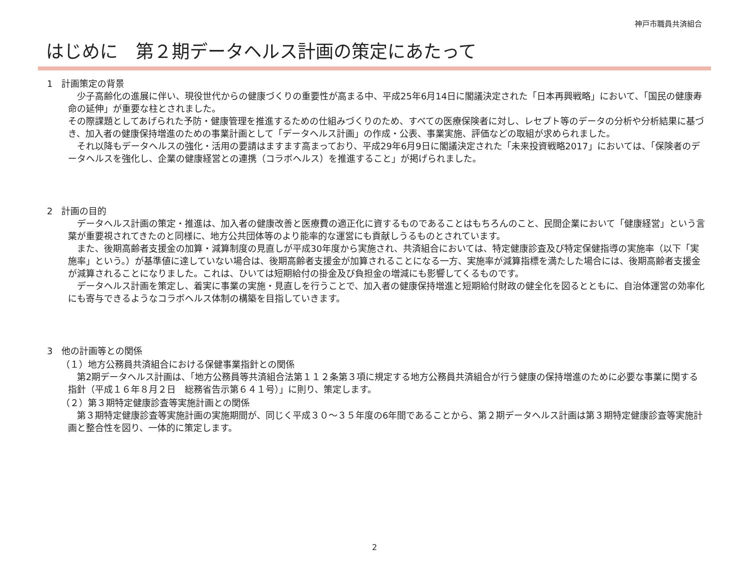神戸市職員共済組合
はじめに　第２期データヘルス計画の策定にあたって
1　計画策定の背景
　少子高齢化の進展に伴い、現役世代からの健康づくりの重要性が高まる中、平成25年6月14日に閣議決定された「日本再興戦略」において、「国民の健康寿命の延伸」が重要な柱とされました。
その際課題としてあげられた予防・健康管理を推進するための仕組みづくりのため、すべての医療保険者に対し、レセプト等のデータの分析や分析結果に基づき、加入者の健康保持増進のための事業計画として「データヘルス計画」の作成・公表、事業実施、評価などの取組が求められました。
　それ以降もデータヘルスの強化・活用の要請はますます高まっており、平成29年6月9日に閣議決定された「未来投資戦略2017」においては、「保険者のデータヘルスを強化し、企業の健康経営との連携（コラボヘルス）を推進すること」が掲げられました。
2　計画の目的
　データヘルス計画の策定・推進は、加入者の健康改善と医療費の適正化に資するものであることはもちろんのこと、民間企業において「健康経営」という言葉が重要視されてきたのと同様に、地方公共団体等のより能率的な運営にも貢献しうるものとされています。
　また、後期高齢者支援金の加算・減算制度の見直しが平成30年度から実施され、共済組合においては、特定健康診査及び特定保健指導の実施率（以下「実施率」という。）が基準値に達していない場合は、後期高齢者支援金が加算されることになる一方、実施率が減算指標を満たした場合には、後期高齢者支援金が減算されることになりました。これは、ひいては短期給付の掛金及び負担金の増減にも影響してくるものです。
　データヘルス計画を策定し、着実に事業の実施・見直しを行うことで、加入者の健康保持増進と短期給付財政の健全化を図るとともに、自治体運営の効率化にも寄与できるようなコラボヘルス体制の構築を目指していきます。
3　他の計画等との関係
（１）地方公務員共済組合における保健事業指針との関係
　第2期データヘルス計画は、「地方公務員等共済組合法第１１２条第３項に規定する地方公務員共済組合が行う健康の保持増進のために必要な事業に関する指針（平成１６年８月２日　総務省告示第６４１号）」に則り、策定します。
（２）第３期特定健康診査等実施計画との関係
　第３期特定健康診査等実施計画の実施期間が、同じく平成３０～３５年度の6年間であることから、第２期データヘルス計画は第３期特定健康診査等実施計画と整合性を図り、一体的に策定します。
2